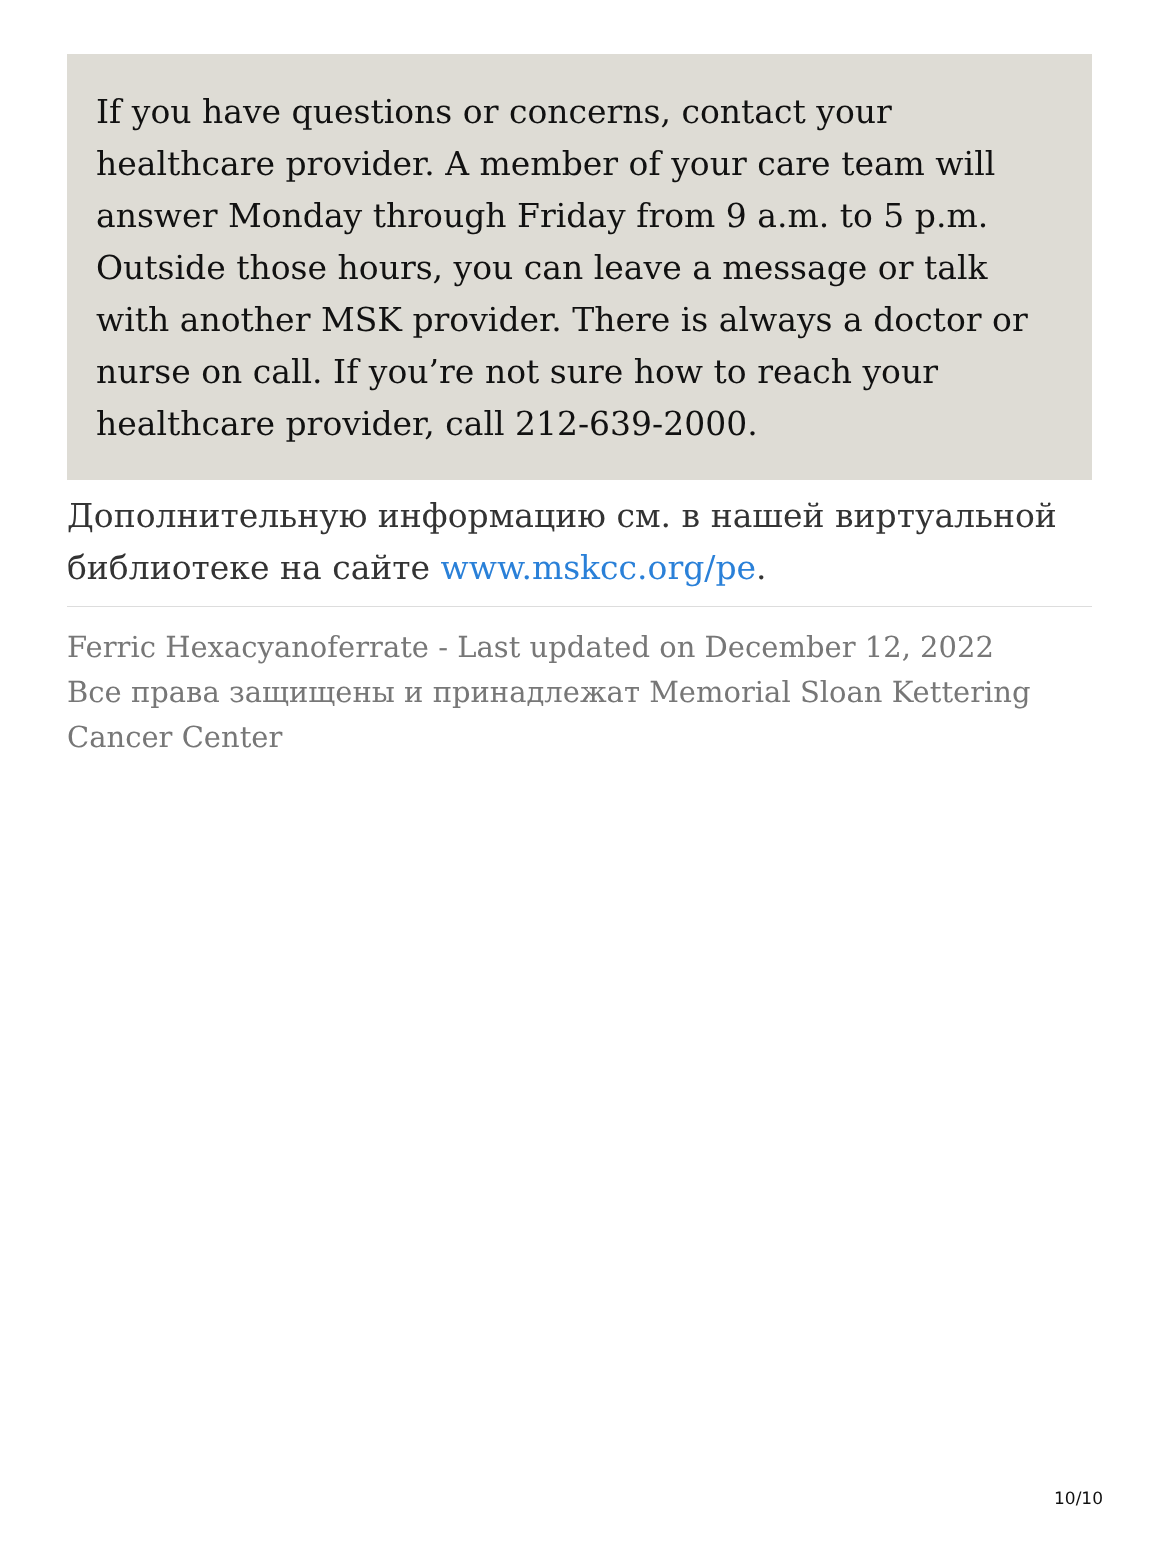If you have questions or concerns, contact your healthcare provider. A member of your care team will answer Monday through Friday from 9 a.m. to 5 p.m. Outside those hours, you can leave a message or talk with another MSK provider. There is always a doctor or nurse on call. If you’re not sure how to reach your healthcare provider, call 212-639-2000.
Дополнительную информацию см. в нашей виртуальной библиотеке на сайте www.mskcc.org/pe.
Ferric Hexacyanoferrate - Last updated on December 12, 2022
Все права защищены и принадлежат Memorial Sloan Kettering Cancer Center
10/10